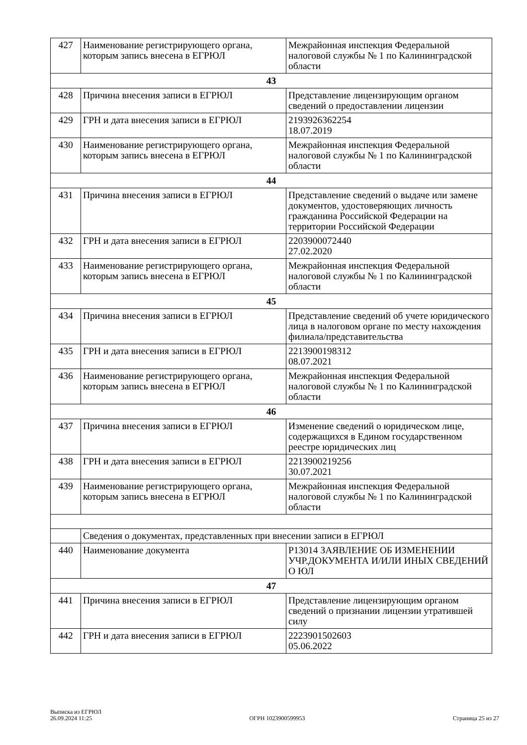| 427 | Наименование регистрирующего органа, которым запись внесена в ЕГРЮЛ | Межрайонная инспекция Федеральной налоговой службы № 1 по Калининградской области |
| 43 | | |
| 428 | Причина внесения записи в ЕГРЮЛ | Представление лицензирующим органом сведений о предоставлении лицензии |
| 429 | ГРН и дата внесения записи в ЕГРЮЛ | 2193926362254 18.07.2019 |
| 430 | Наименование регистрирующего органа, которым запись внесена в ЕГРЮЛ | Межрайонная инспекция Федеральной налоговой службы № 1 по Калининградской области |
| 44 | | |
| 431 | Причина внесения записи в ЕГРЮЛ | Представление сведений о выдаче или замене документов, удостоверяющих личность гражданина Российской Федерации на территории Российской Федерации |
| 432 | ГРН и дата внесения записи в ЕГРЮЛ | 2203900072440 27.02.2020 |
| 433 | Наименование регистрирующего органа, которым запись внесена в ЕГРЮЛ | Межрайонная инспекция Федеральной налоговой службы № 1 по Калининградской области |
| 45 | | |
| 434 | Причина внесения записи в ЕГРЮЛ | Представление сведений об учете юридического лица в налоговом органе по месту нахождения филиала/представительства |
| 435 | ГРН и дата внесения записи в ЕГРЮЛ | 2213900198312 08.07.2021 |
| 436 | Наименование регистрирующего органа, которым запись внесена в ЕГРЮЛ | Межрайонная инспекция Федеральной налоговой службы № 1 по Калининградской области |
| 46 | | |
| 437 | Причина внесения записи в ЕГРЮЛ | Изменение сведений о юридическом лице, содержащихся в Едином государственном реестре юридических лиц |
| 438 | ГРН и дата внесения записи в ЕГРЮЛ | 2213900219256 30.07.2021 |
| 439 | Наименование регистрирующего органа, которым запись внесена в ЕГРЮЛ | Межрайонная инспекция Федеральной налоговой службы № 1 по Калининградской области |
| | Сведения о документах, представленных при внесении записи в ЕГРЮЛ | |
| 440 | Наименование документа | Р13014 ЗАЯВЛЕНИЕ ОБ ИЗМЕНЕНИИ УЧР.ДОКУМЕНТА И/ИЛИ ИНЫХ СВЕДЕНИЙ О ЮЛ |
| 47 | | |
| 441 | Причина внесения записи в ЕГРЮЛ | Представление лицензирующим органом сведений о признании лицензии утратившей силу |
| 442 | ГРН и дата внесения записи в ЕГРЮЛ | 2223901502603 05.06.2022 |
Выписка из ЕГРЮЛ
26.09.2024 11:25
ОГРН 1023900599953
Страница 25 из 27